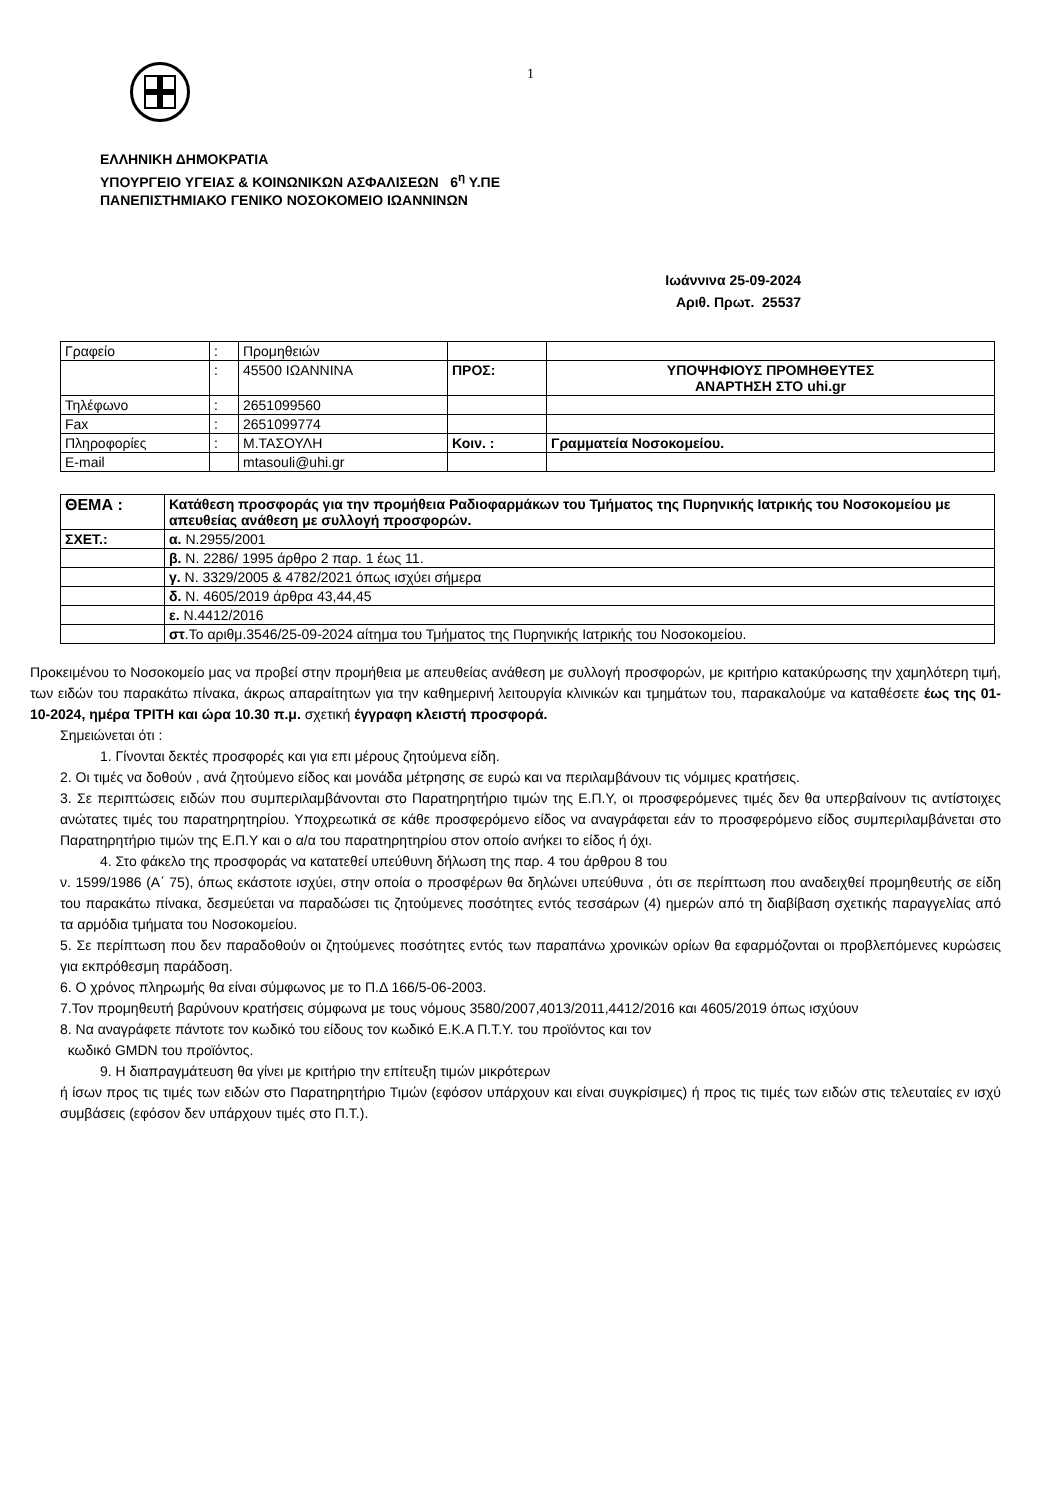1
ΕΛΛΗΝΙΚΗ ΔΗΜΟΚΡΑΤΙΑ
ΥΠΟΥΡΓΕΙΟ ΥΓΕΙΑΣ & ΚΟΙΝΩΝΙΚΩΝ ΑΣΦΑΛΙΣΕΩΝ 6<sup>η</sup> Υ.ΠΕ
ΠΑΝΕΠΙΣΤΗΜΙΑΚΟ ΓΕΝΙΚΟ ΝΟΣΟΚΟΜΕΙΟ ΙΩΑΝΝΙΝΩΝ
Ιωάννινα 25-09-2024
Αριθ. Πρωτ. 25537
| Γραφείο | : | Προμηθειών | | |
| | : | 45500 ΙΩΑΝΝΙΝΑ | ΠΡΟΣ: | ΥΠΟΨΗΦΙΟΥΣ ΠΡΟΜΗΘΕΥΤΕΣ ΑΝΑΡΤΗΣΗ ΣΤΟ uhi.gr |
| Τηλέφωνο | : | 2651099560 | | |
| Fax | : | 2651099774 | | |
| Πληροφορίες | : | Μ.ΤΑΣΟΥΛΗ | Κοιν. : | Γραμματεία Νοσοκομείου. |
| E-mail | | mtasouli@uhi.gr | | |
| ΘΕΜΑ : | Κατάθεση προσφοράς για την προμήθεια Ραδιοφαρμάκων του Τμήματος της Πυρηνικής Ιατρικής του Νοσοκομείου με απευθείας ανάθεση με συλλογή προσφορών. |
| ΣΧΕΤ.: | α. Ν.2955/2001 |
| | β. Ν. 2286/ 1995 άρθρο 2 παρ. 1 έως 11. |
| | γ. Ν. 3329/2005 & 4782/2021 όπως ισχύει σήμερα |
| | δ. Ν. 4605/2019 άρθρα 43,44,45 |
| | ε. Ν.4412/2016 |
| | στ .Το αριθμ.3546/25-09-2024 αίτημα του Τμήματος της Πυρηνικής Ιατρικής του Νοσοκομείου. |
Προκειμένου το Νοσοκομείο μας να προβεί στην προμήθεια με απευθείας ανάθεση με συλλογή προσφορών, με κριτήριο κατακύρωσης την χαμηλότερη τιμή, των ειδών του παρακάτω πίνακα, άκρως απαραίτητων για την καθημερινή λειτουργία κλινικών και τμημάτων του, παρακαλούμε να καταθέσετε έως της 01-10-2024, ημέρα ΤΡΙΤΗ και ώρα 10.30 π.μ. σχετική έγγραφη κλειστή προσφορά.
Σημειώνεται ότι :
1. Γίνονται δεκτές προσφορές και για επι μέρους ζητούμενα είδη.
2. Οι τιμές να δοθούν , ανά ζητούμενο είδος και μονάδα μέτρησης σε ευρώ και να περιλαμβάνουν τις νόμιμες κρατήσεις.
3. Σε περιπτώσεις ειδών που συμπεριλαμβάνονται στο Παρατηρητήριο τιμών της Ε.Π.Υ, οι προσφερόμενες τιμές δεν θα υπερβαίνουν τις αντίστοιχες ανώτατες τιμές του παρατηρητηρίου. Υποχρεωτικά σε κάθε προσφερόμενο είδος να αναγράφεται εάν το προσφερόμενο είδος συμπεριλαμβάνεται στο Παρατηρητήριο τιμών της Ε.Π.Υ και ο α/α του παρατηρητηρίου στον οποίο ανήκει το είδος ή όχι.
4. Στο φάκελο της προσφοράς να κατατεθεί υπεύθυνη δήλωση της παρ. 4 του άρθρου 8 του
ν. 1599/1986 (Α΄ 75), όπως εκάστοτε ισχύει, στην οποία ο προσφέρων θα δηλώνει υπεύθυνα , ότι σε περίπτωση που αναδειχθεί προμηθευτής σε είδη του παρακάτω πίνακα, δεσμεύεται να παραδώσει τις ζητούμενες ποσότητες εντός τεσσάρων (4) ημερών από τη διαβίβαση σχετικής παραγγελίας από τα αρμόδια τμήματα του Νοσοκομείου.
5. Σε περίπτωση που δεν παραδοθούν οι ζητούμενες ποσότητες εντός των παραπάνω χρονικών ορίων θα εφαρμόζονται οι προβλεπόμενες κυρώσεις για εκπρόθεσμη παράδοση.
6. Ο χρόνος πληρωμής θα είναι σύμφωνος με το Π.Δ 166/5-06-2003.
7.Τον προμηθευτή βαρύνουν κρατήσεις σύμφωνα με τους νόμους 3580/2007,4013/2011,4412/2016 και 4605/2019 όπως ισχύουν
8. Να αναγράφετε πάντοτε τον κωδικό του είδους τον κωδικό Ε.Κ.Α Π.Τ.Υ. του προϊόντος και τον
κωδικό GMDN του προϊόντος.
9. Η διαπραγμάτευση θα γίνει με κριτήριο την επίτευξη τιμών μικρότερων
ή ίσων προς τις τιμές των ειδών στο Παρατηρητήριο Τιμών (εφόσον υπάρχουν και είναι συγκρίσιμες) ή προς τις τιμές των ειδών στις τελευταίες εν ισχύ συμβάσεις (εφόσον δεν υπάρχουν τιμές στο Π.Τ.).